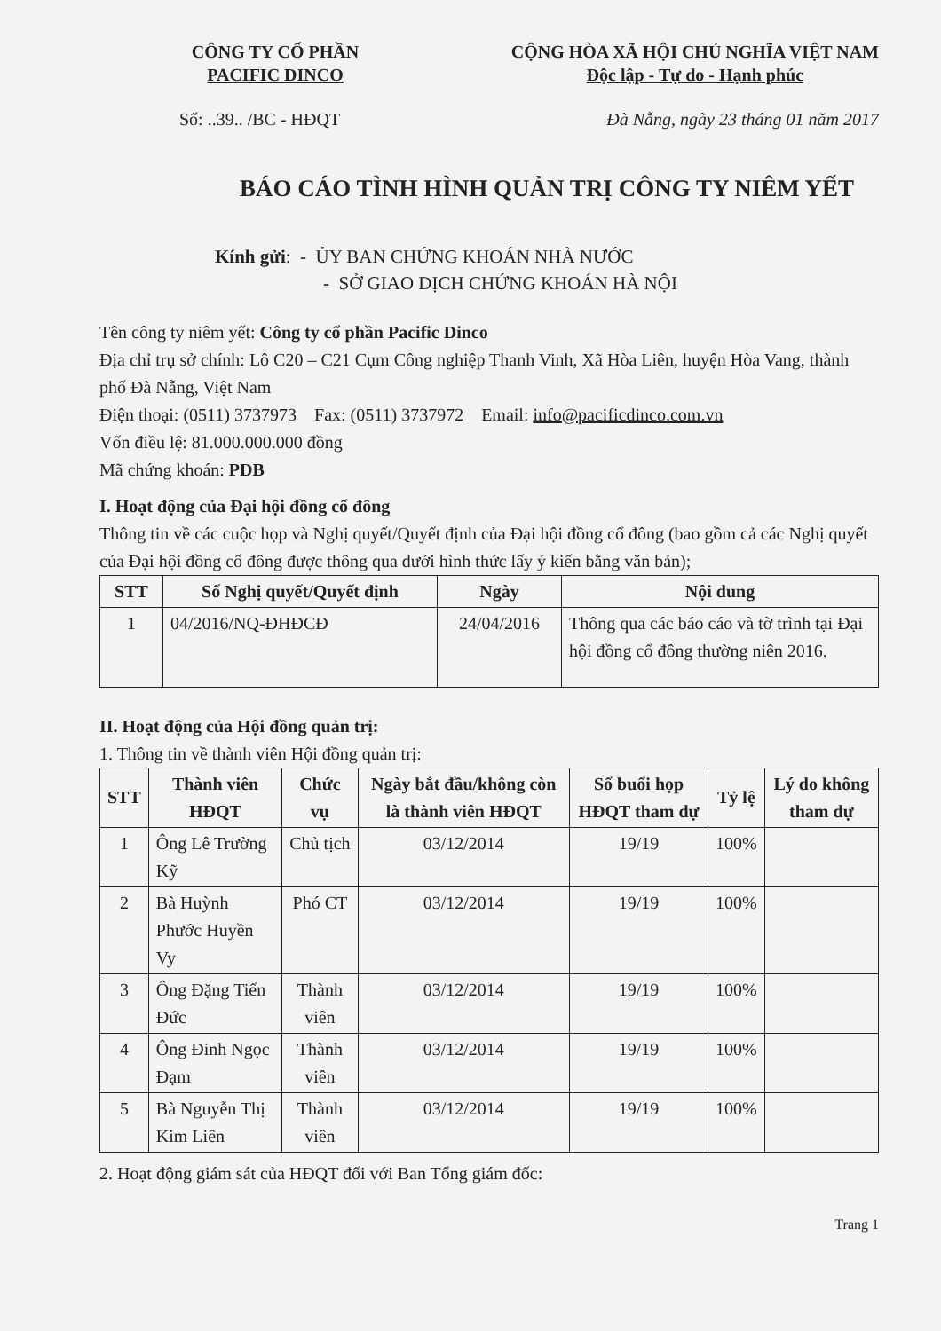CÔNG TY CỔ PHẦN
PACIFIC DINCO
CỘNG HÒA XÃ HỘI CHỦ NGHĨA VIỆT NAM
Độc lập - Tự do - Hạnh phúc
Số: ..39.. /BC - HĐQT Đà Nẵng, ngày 23 tháng 01 năm 2017
BÁO CÁO TÌNH HÌNH QUẢN TRỊ CÔNG TY NIÊM YẾT
Kính gửi: - ỦY BAN CHỨNG KHOÁN NHÀ NƯỚC
- SỞ GIAO DỊCH CHỨNG KHOÁN HÀ NỘI
Tên công ty niêm yết: Công ty cổ phần Pacific Dinco
Địa chỉ trụ sở chính: Lô C20 – C21 Cụm Công nghiệp Thanh Vinh, Xã Hòa Liên, huyện Hòa Vang, thành phố Đà Nẵng, Việt Nam
Điện thoại: (0511) 3737973 Fax: (0511) 3737972 Email: info@pacificdinco.com.vn
Vốn điều lệ: 81.000.000.000 đồng
Mã chứng khoán: PDB
I. Hoạt động của Đại hội đồng cổ đông
Thông tin về các cuộc họp và Nghị quyết/Quyết định của Đại hội đồng cổ đông (bao gồm cả các Nghị quyết của Đại hội đồng cổ đông được thông qua dưới hình thức lấy ý kiến bằng văn bản);
| STT | Số Nghị quyết/Quyết định | Ngày | Nội dung |
| --- | --- | --- | --- |
| 1 | 04/2016/NQ-ĐHĐCĐ | 24/04/2016 | Thông qua các báo cáo và tờ trình tại Đại hội đồng cổ đông thường niên 2016. |
II. Hoạt động của Hội đồng quản trị:
1. Thông tin về thành viên Hội đồng quản trị:
| STT | Thành viên HĐQT | Chức vụ | Ngày bắt đầu/không còn là thành viên HĐQT | Số buổi họp HĐQT tham dự | Tỷ lệ | Lý do không tham dự |
| --- | --- | --- | --- | --- | --- | --- |
| 1 | Ông Lê Trường Kỹ | Chủ tịch | 03/12/2014 | 19/19 | 100% | |
| 2 | Bà Huỳnh Phước Huyền Vy | Phó CT | 03/12/2014 | 19/19 | 100% | |
| 3 | Ông Đặng Tiến Đức | Thành viên | 03/12/2014 | 19/19 | 100% | |
| 4 | Ông Đinh Ngọc Đạm | Thành viên | 03/12/2014 | 19/19 | 100% | |
| 5 | Bà Nguyễn Thị Kim Liên | Thành viên | 03/12/2014 | 19/19 | 100% | |
2. Hoạt động giám sát của HĐQT đối với Ban Tổng giám đốc:
Trang 1